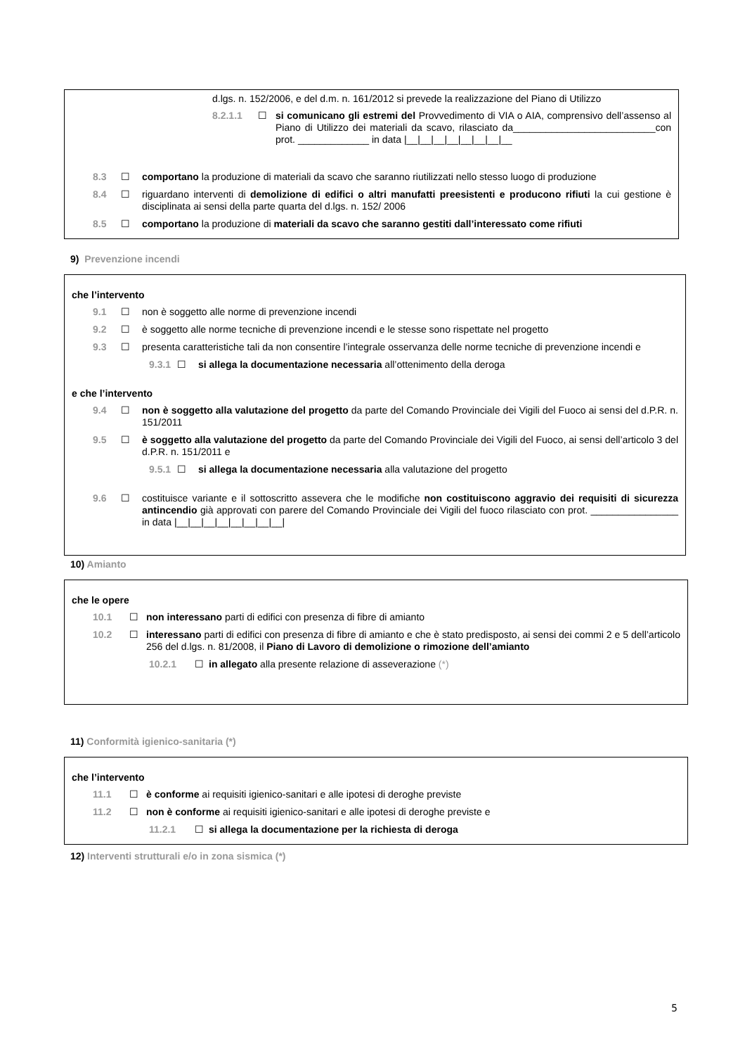d.lgs. n. 152/2006, e del d.m. n. 161/2012 si prevede la realizzazione del Piano di Utilizzo
8.2.1.1 ☐ si comunicano gli estremi del Provvedimento di VIA o AIA, comprensivo dell’assenso al Piano di Utilizzo dei materiali da scavo, rilasciato da__________________________con prot. _____________ in data |__|__|__|__|__|__|__|__
8.3 ☐ comportano la produzione di materiali da scavo che saranno riutilizzati nello stesso luogo di produzione
8.4 ☐ riguardano interventi di demolizione di edifici o altri manufatti preesistenti e producono rifiuti la cui gestione è disciplinata ai sensi della parte quarta del d.lgs. n. 152/ 2006
8.5 ☐ comportano la produzione di materiali da scavo che saranno gestiti dall’interessato come rifiuti
9) Prevenzione incendi
che l’intervento
9.1 ☐ non è soggetto alle norme di prevenzione incendi
9.2 ☐ è soggetto alle norme tecniche di prevenzione incendi e le stesse sono rispettate nel progetto
9.3 ☐ presenta caratteristiche tali da non consentire l’integrale osservanza delle norme tecniche di prevenzione incendi e
9.3.1 ☐ si allega la documentazione necessaria all’ottenimento della deroga
e che l’intervento
9.4 ☐ non è soggetto alla valutazione del progetto da parte del Comando Provinciale dei Vigili del Fuoco ai sensi del d.P.R. n. 151/2011
9.5 ☐ è soggetto alla valutazione del progetto da parte del Comando Provinciale dei Vigili del Fuoco, ai sensi dell’articolo 3 del d.P.R. n. 151/2011 e
9.5.1 ☐ si allega la documentazione necessaria alla valutazione del progetto
9.6 ☐ costituisce variante e il sottoscritto assevera che le modifiche non costituiscono aggravio dei requisiti di sicurezza antincendio già approvati con parere del Comando Provinciale dei Vigili del fuoco rilasciato con prot. ________________ in data |__|__|__|__|__|__|__|__|
10) Amianto
che le opere
10.1 ☐ non interessano parti di edifici con presenza di fibre di amianto
10.2 ☐ interessano parti di edifici con presenza di fibre di amianto e che è stato predisposto, ai sensi dei commi 2 e 5 dell’articolo 256 del d.lgs. n. 81/2008, il Piano di Lavoro di demolizione o rimozione dell’amianto
10.2.1 ☐ in allegato alla presente relazione di asseverazione (*)
11) Conformità igienico-sanitaria (*)
che l’intervento
11.1 ☐ è conforme ai requisiti igienico-sanitari e alle ipotesi di deroghe previste
11.2 ☐ non è conforme ai requisiti igienico-sanitari e alle ipotesi di deroghe previste e
11.2.1 ☐ si allega la documentazione per la richiesta di deroga
12) Interventi strutturali e/o in zona sismica (*)
5